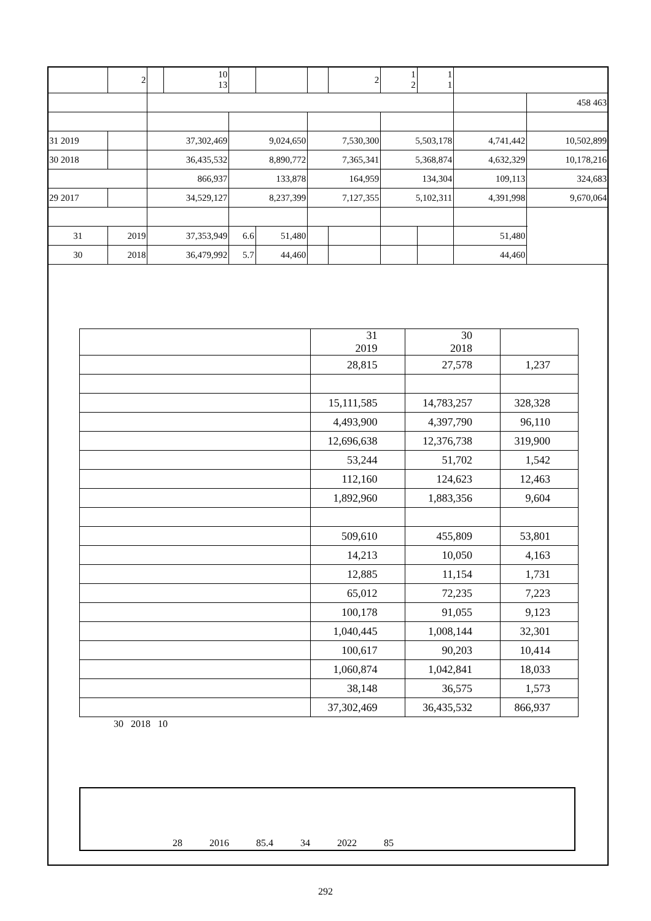| | 2 | | 10 13 | | | | 2 | 1 2 | 1 1 | | |
| | | | | | | | | | | | 458 463 |
| 31 2019 | | 37,302,469 | | 9,024,650 | | 7,530,300 | | 5,503,178 | | 4,741,442 | 10,502,899 |
| 30 2018 | | 36,435,532 | | 8,890,772 | | 7,365,341 | | 5,368,874 | | 4,632,329 | 10,178,216 |
| | | 866,937 | | 133,878 | | 164,959 | | 134,304 | | 109,113 | 324,683 |
| 29 2017 | | 34,529,127 | | 8,237,399 | | 7,127,355 | | 5,102,311 | | 4,391,998 | 9,670,064 |
| 31 | 2019 | 37,353,949 | | 6.6 | 51,480 | | | | | 51,480 | |
| 30 | 2018 | 36,479,992 | | 5.7 | 44,460 | | | | | 44,460 | |
| | 31 2019 | 30 2018 | |
| | 28,815 | 27,578 | 1,237 |
| | 15,111,585 | 14,783,257 | 328,328 |
| | 4,493,900 | 4,397,790 | 96,110 |
| | 12,696,638 | 12,376,738 | 319,900 |
| | 53,244 | 51,702 | 1,542 |
| | 112,160 | 124,623 | 12,463 |
| | 1,892,960 | 1,883,356 | 9,604 |
| | 509,610 | 455,809 | 53,801 |
| | 14,213 | 10,050 | 4,163 |
| | 12,885 | 11,154 | 1,731 |
| | 65,012 | 72,235 | 7,223 |
| | 100,178 | 91,055 | 9,123 |
| | 1,040,445 | 1,008,144 | 32,301 |
| | 100,617 | 90,203 | 10,414 |
| | 1,060,874 | 1,042,841 | 18,033 |
| | 38,148 | 36,575 | 1,573 |
| | 37,302,469 | 36,435,532 | 866,937 |
30 2018 10
28 2016 85.4 34 2022 85
292